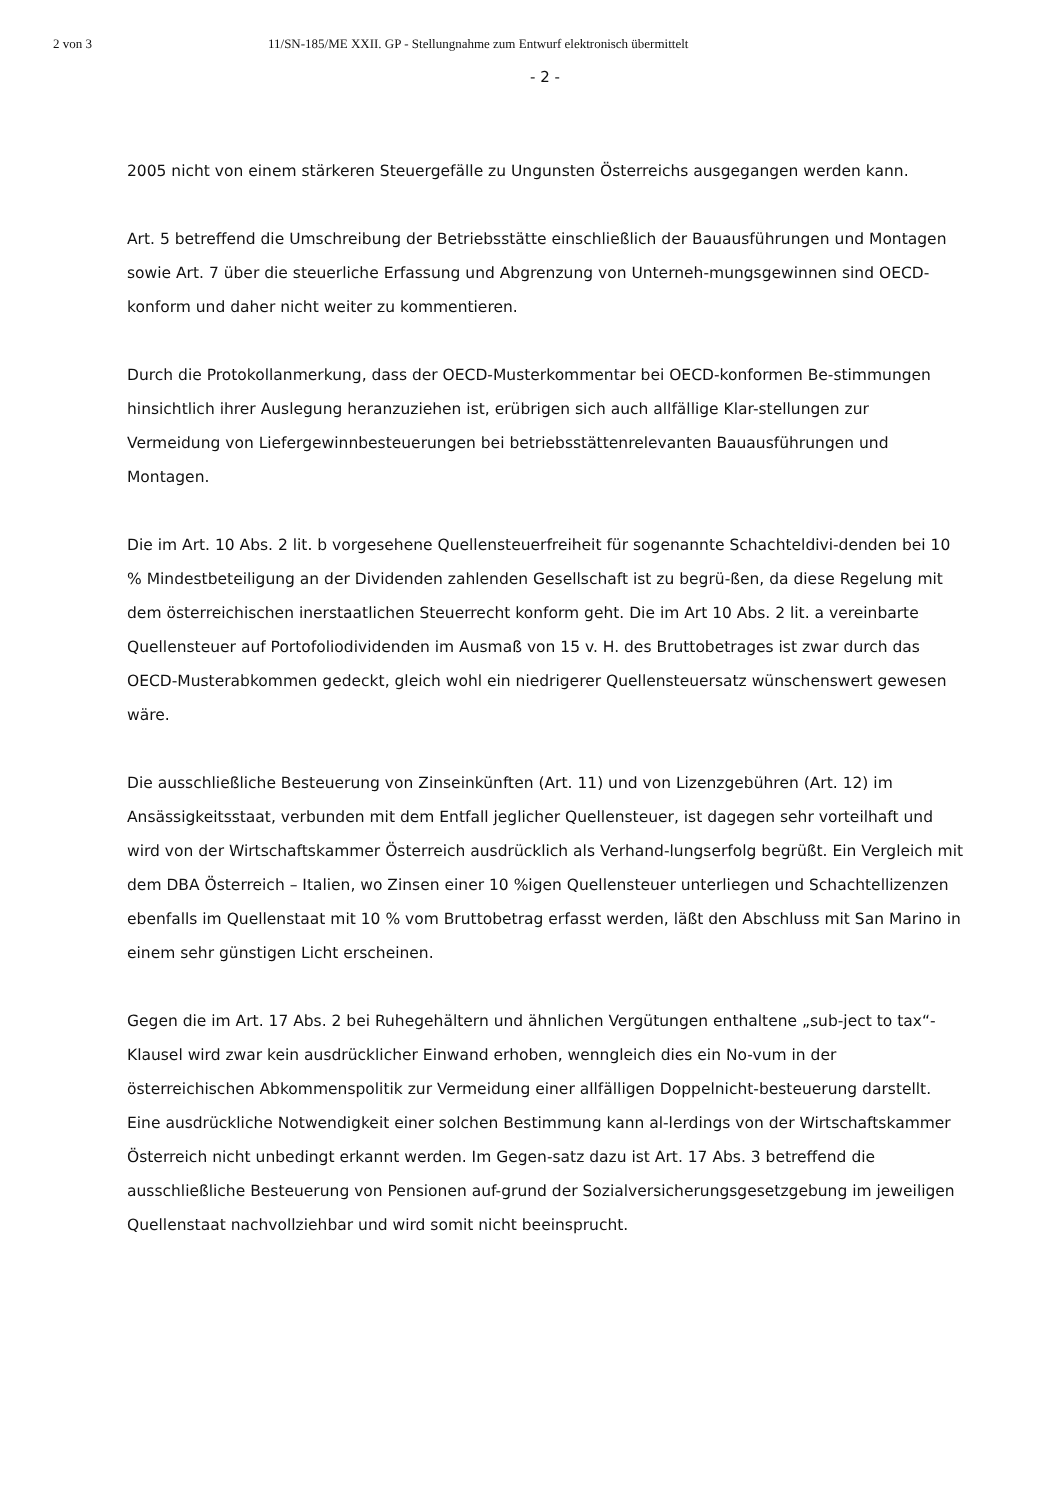2 von 3 11/SN-185/ME XXII. GP - Stellungnahme zum Entwurf elektronisch übermittelt
- 2 -
2005 nicht von einem stärkeren Steuergefälle zu Ungunsten Österreichs ausgegangen werden kann.
Art. 5 betreffend die Umschreibung der Betriebsstätte einschließlich der Bauausführungen und Montagen sowie Art. 7 über die steuerliche Erfassung und Abgrenzung von Unterneh-mungsgewinnen sind OECD-konform und daher nicht weiter zu kommentieren.
Durch die Protokollanmerkung, dass der OECD-Musterkommentar bei OECD-konformen Be-stimmungen hinsichtlich ihrer Auslegung heranzuziehen ist, erübrigen sich auch allfällige Klar-stellungen zur Vermeidung von Liefergewinnbesteuerungen bei betriebsstättenrelevanten Bauausführungen und Montagen.
Die im Art. 10 Abs. 2 lit. b vorgesehene Quellensteuerfreiheit für sogenannte Schachteldivi-denden bei 10 % Mindestbeteiligung an der Dividenden zahlenden Gesellschaft ist zu begrü-ßen, da diese Regelung mit dem österreichischen inerstaatlichen Steuerrecht konform geht. Die im Art 10 Abs. 2 lit. a vereinbarte Quellensteuer auf Portofoliodividenden im Ausmaß von 15 v. H. des Bruttobetrages ist zwar durch das OECD-Musterabkommen gedeckt, gleich wohl ein niedrigerer Quellensteuersatz wünschenswert gewesen wäre.
Die ausschließliche Besteuerung von Zinseinkünften (Art. 11) und von Lizenzgebühren (Art. 12) im Ansässigkeitsstaat, verbunden mit dem Entfall jeglicher Quellensteuer, ist dagegen sehr vorteilhaft und wird von der Wirtschaftskammer Österreich ausdrücklich als Verhand-lungserfolg begrüßt. Ein Vergleich mit dem DBA Österreich – Italien, wo Zinsen einer 10 %igen Quellensteuer unterliegen und Schachtellizenzen ebenfalls im Quellenstaat mit 10 % vom Bruttobetrag erfasst werden, läßt den Abschluss mit San Marino in einem sehr günstigen Licht erscheinen.
Gegen die im Art. 17 Abs. 2 bei Ruhegehältern und ähnlichen Vergütungen enthaltene „sub-ject to tax“-Klausel wird zwar kein ausdrücklicher Einwand erhoben, wenngleich dies ein No-vum in der österreichischen Abkommenspolitik zur Vermeidung einer allfälligen Doppelnicht-besteuerung darstellt. Eine ausdrückliche Notwendigkeit einer solchen Bestimmung kann al-lerdings von der Wirtschaftskammer Österreich nicht unbedingt erkannt werden. Im Gegen-satz dazu ist Art. 17 Abs. 3 betreffend die ausschließliche Besteuerung von Pensionen auf-grund der Sozialversicherungsgesetzgebung im jeweiligen Quellenstaat nachvollziehbar und wird somit nicht beeinsprucht.